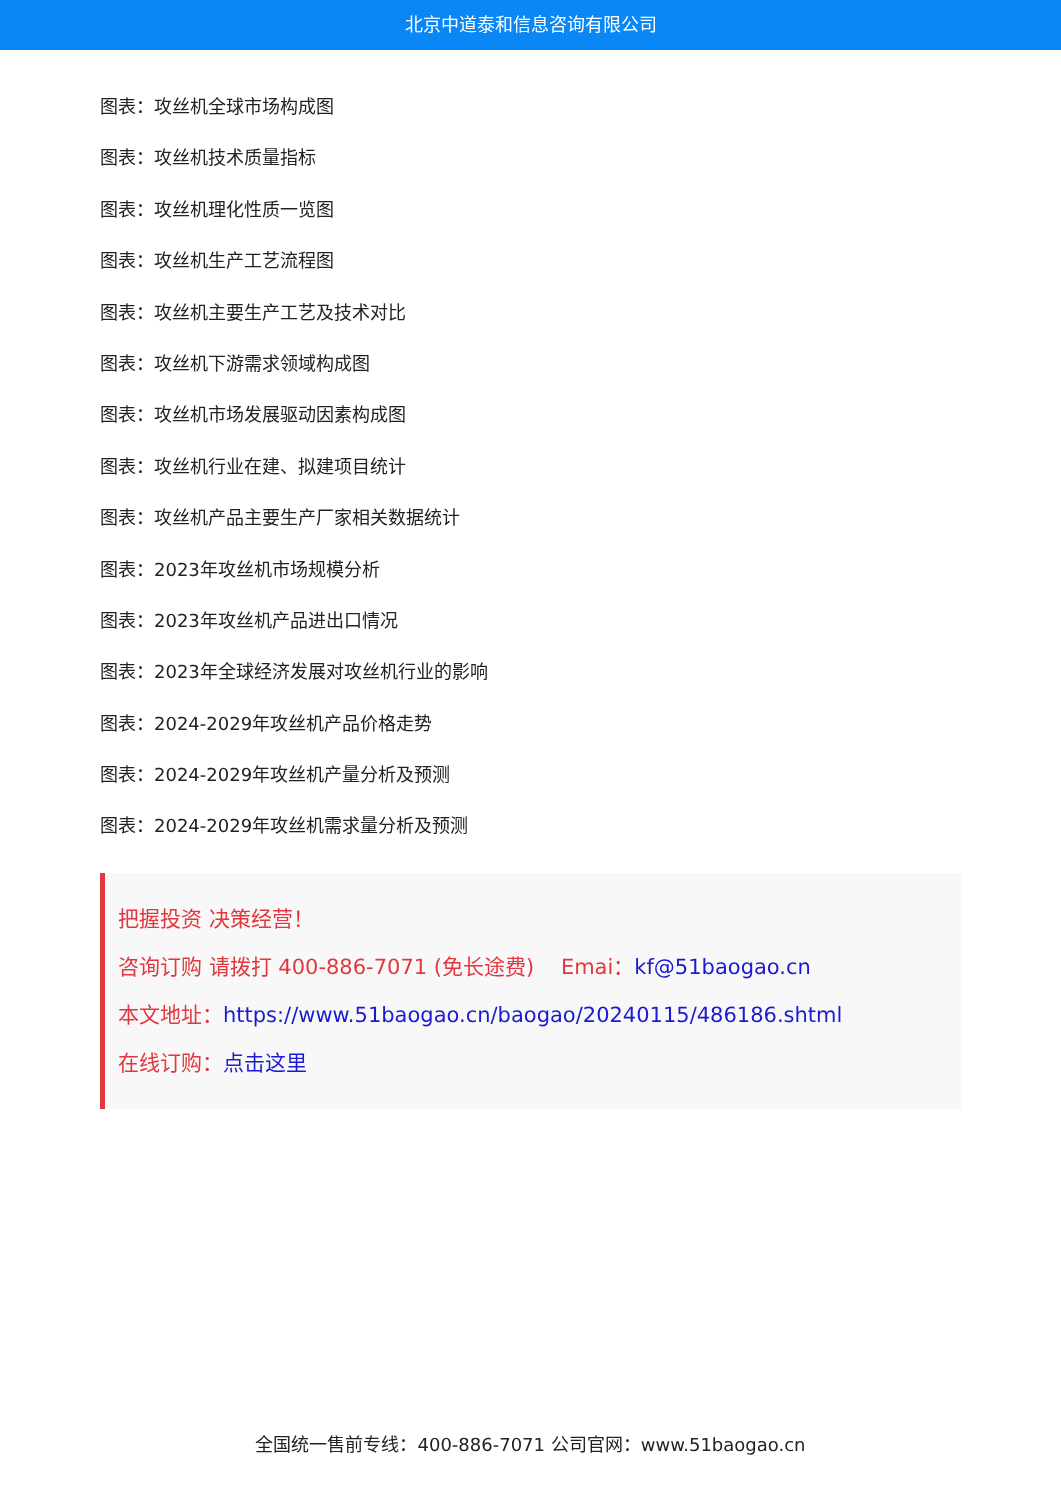北京中道泰和信息咨询有限公司
图表：攻丝机全球市场构成图
图表：攻丝机技术质量指标
图表：攻丝机理化性质一览图
图表：攻丝机生产工艺流程图
图表：攻丝机主要生产工艺及技术对比
图表：攻丝机下游需求领域构成图
图表：攻丝机市场发展驱动因素构成图
图表：攻丝机行业在建、拟建项目统计
图表：攻丝机产品主要生产厂家相关数据统计
图表：2023年攻丝机市场规模分析
图表：2023年攻丝机产品进出口情况
图表：2023年全球经济发展对攻丝机行业的影响
图表：2024-2029年攻丝机产品价格走势
图表：2024-2029年攻丝机产量分析及预测
图表：2024-2029年攻丝机需求量分析及预测
把握投资 决策经营！
咨询订购 请拨打 400-886-7071 (免长途费) Emai：kf@51baogao.cn
本文地址：https://www.51baogao.cn/baogao/20240115/486186.shtml
在线订购：点击这里
全国统一售前专线：400-886-7071 公司官网：www.51baogao.cn